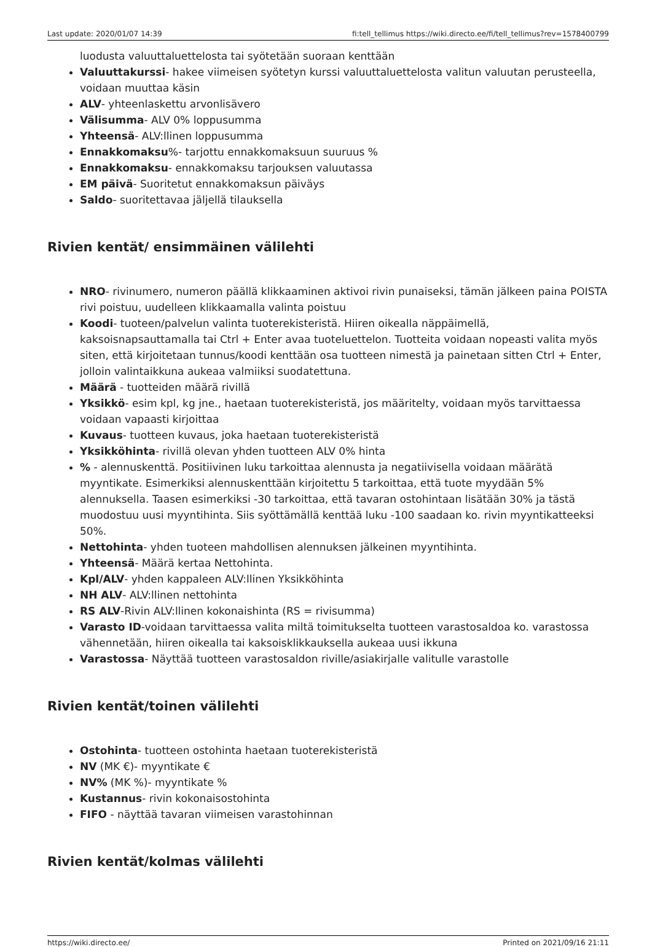Last update: 2020/01/07 14:39 fi:tell_tellimus https://wiki.directo.ee/fi/tell_tellimus?rev=1578400799
luodusta valuuttaluettelosta tai syötetään suoraan kenttään
Valuuttakurssi- hakee viimeisen syötetyn kurssi valuuttaluettelosta valitun valuutan perusteella, voidaan muuttaa käsin
ALV- yhteenlaskettu arvonlisävero
Välisumma- ALV 0% loppusumma
Yhteensä- ALV:llinen loppusumma
Ennakkomaksu%- tarjottu ennakkomaksuun suuruus %
Ennakkomaksu- ennakkomaksu tarjouksen valuutassa
EM päivä- Suoritetut ennakkomaksun päiväys
Saldo- suoritettavaa jäljellä tilauksella
Rivien kentät/ ensimmäinen välilehti
NRO- rivinumero, numeron päällä klikkaaminen aktivoi rivin punaiseksi, tämän jälkeen paina POISTA rivi poistuu, uudelleen klikkaamalla valinta poistuu
Koodi- tuoteen/palvelun valinta tuoterekisteristä. Hiiren oikealla näppäimellä, kaksoisnapsauttamalla tai Ctrl + Enter avaa tuoteluettelon. Tuotteita voidaan nopeasti valita myös siten, että kirjoitetaan tunnus/koodi kenttään osa tuotteen nimestä ja painetaan sitten Ctrl + Enter, jolloin valintaikkuna aukeaa valmiiksi suodatettuna.
Määrä - tuotteiden määrä rivillä
Yksikkö- esim kpl, kg jne., haetaan tuoterekisteristä, jos määritelty, voidaan myös tarvittaessa voidaan vapaasti kirjoittaa
Kuvaus- tuotteen kuvaus, joka haetaan tuoterekisteristä
Yksikköhinta- rivillä olevan yhden tuotteen ALV 0% hinta
% - alennuskenttä. Positiivinen luku tarkoittaa alennusta ja negatiivisella voidaan määrätä myyntikate. Esimerkiksi alennuskenttään kirjoitettu 5 tarkoittaa, että tuote myydään 5% alennuksella. Taasen esimerkiksi -30 tarkoittaa, että tavaran ostohintaan lisätään 30% ja tästä muodostuu uusi myyntihinta. Siis syöttämällä kenttää luku -100 saadaan ko. rivin myyntikatteeksi 50%.
Nettohinta- yhden tuoteen mahdollisen alennuksen jälkeinen myyntihinta.
Yhteensä- Määrä kertaa Nettohinta.
Kpl/ALV- yhden kappaleen ALV:llinen Yksikköhinta
NH ALV- ALV:llinen nettohinta
RS ALV-Rivin ALV:llinen kokonaishinta (RS = rivisumma)
Varasto ID-voidaan tarvittaessa valita miltä toimitukselta tuotteen varastosaldoa ko. varastossa vähennetään, hiiren oikealla tai kaksoisklikkauksella aukeaa uusi ikkuna
Varastossa- Näyttää tuotteen varastosaldon riville/asiakirjalle valitulle varastolle
Rivien kentät/toinen välilehti
Ostohinta- tuotteen ostohinta haetaan tuoterekisteristä
NV (MK €)- myyntikate €
NV% (MK %)- myyntikate %
Kustannus- rivin kokonaisostohinta
FIFO - näyttää tavaran viimeisen varastohinnan
Rivien kentät/kolmas välilehti
https://wiki.directo.ee/ Printed on 2021/09/16 21:11